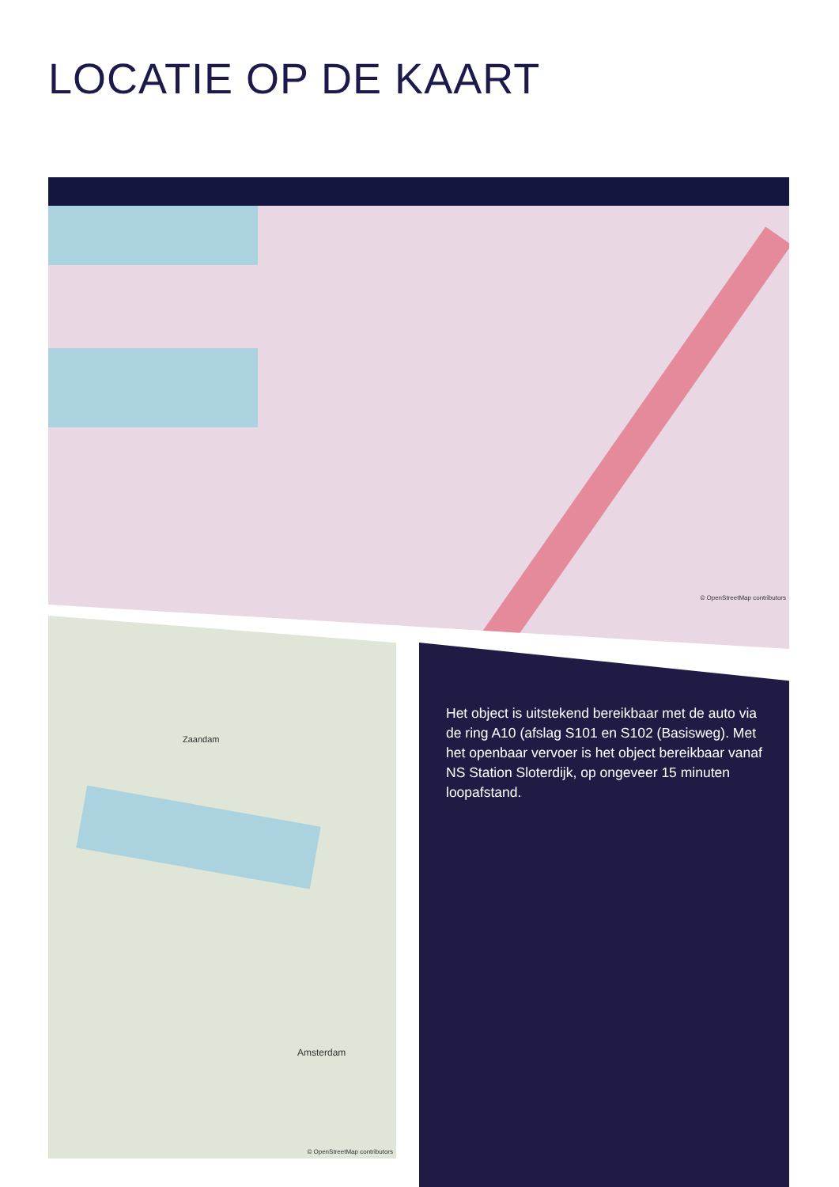LOCATIE OP DE KAART
© OpenStreetMap contributors
Zaandam
Amsterdam
© OpenStreetMap contributors
Het object is uitstekend bereikbaar met de auto via de ring A10 (afslag S101 en S102 (Basisweg). Met het openbaar vervoer is het object bereikbaar vanaf NS Station Sloterdijk, op ongeveer 15 minuten loopafstand.